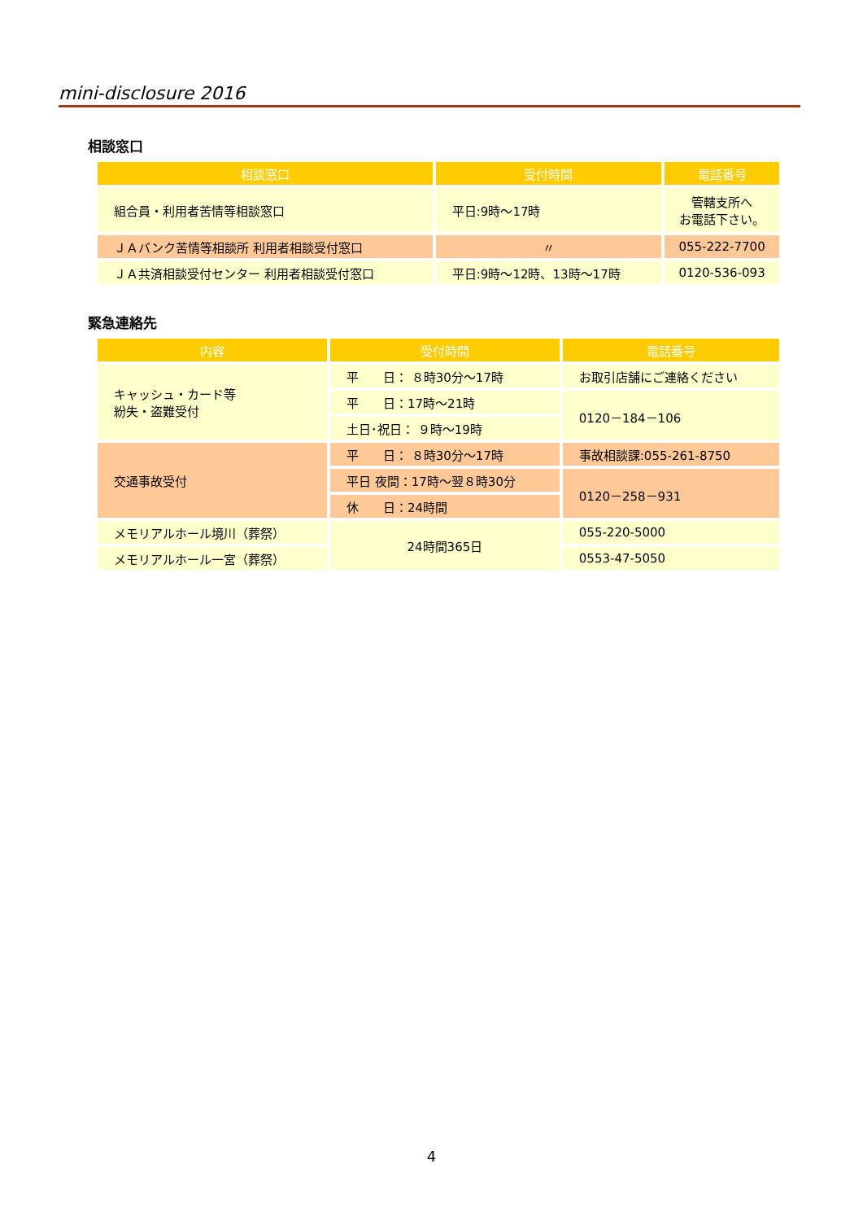mini-disclosure 2016
相談窓口
| 相談窓口 | 受付時間 | 電話番号 |
| --- | --- | --- |
| 組合員・利用者苦情等相談窓口 | 平日:9時～17時 | 管轄支所へ お電話下さい。 |
| ＪＡバンク苦情等相談所 利用者相談受付窓口 | 〃 | 055-222-7700 |
| ＪＡ共済相談受付センター 利用者相談受付窓口 | 平日:9時～12時、13時～17時 | 0120-536-093 |
緊急連絡先
| 内容 | 受付時間 | 電話番号 |
| --- | --- | --- |
| キャッシュ・カード等 紛失・盗難受付 | 平 日： ８時30分～17時 | お取引店舗にご連絡ください |
| | 平 日：17時～21時 | 0120－184－106 |
| | 土日･祝日： ９時～19時 | |
| 交通事故受付 | 平 日： ８時30分～17時 | 事故相談課:055-261-8750 |
| | 平日 夜間：17時～翌８時30分 | 0120－258－931 |
| | 休 日：24時間 | |
| メモリアルホール境川（葬祭） | 24時間365日 | 055-220-5000 |
| メモリアルホール一宮（葬祭） | | 0553-47-5050 |
4